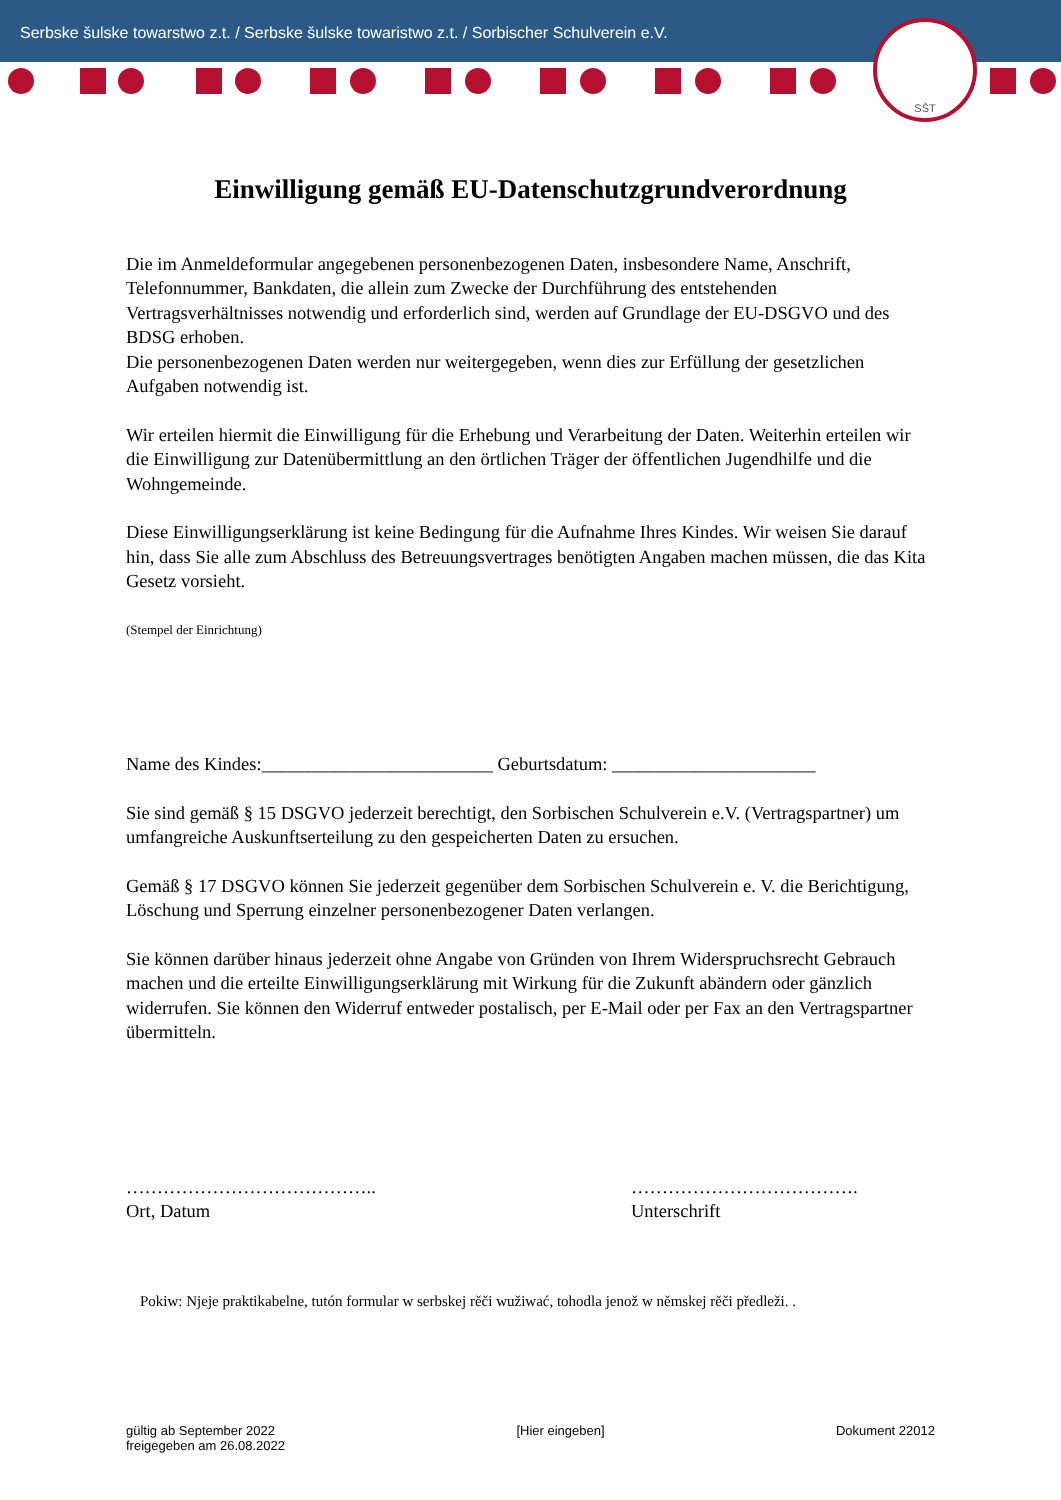Serbske šulske towarstwo z.t. / Serbske šulske towaristwo z.t. / Sorbischer Schulverein e.V.
SŠT
Einwilligung gemäß EU-Datenschutzgrundverordnung
Die im Anmeldeformular angegebenen personenbezogenen Daten, insbesondere Name, Anschrift, Telefonnummer, Bankdaten, die allein zum Zwecke der Durchführung des entstehenden Vertragsverhältnisses notwendig und erforderlich sind, werden auf Grundlage der EU-DSGVO und des BDSG erhoben.
Die personenbezogenen Daten werden nur weitergegeben, wenn dies zur Erfüllung der gesetzlichen Aufgaben notwendig ist.
Wir erteilen hiermit die Einwilligung für die Erhebung und Verarbeitung der Daten. Weiterhin erteilen wir die Einwilligung zur Datenübermittlung an den örtlichen Träger der öffentlichen Jugendhilfe und die Wohngemeinde.
Diese Einwilligungserklärung ist keine Bedingung für die Aufnahme Ihres Kindes. Wir weisen Sie darauf hin, dass Sie alle zum Abschluss des Betreuungsvertrages benötigten Angaben machen müssen, die das Kita Gesetz vorsieht.
(Stempel der Einrichtung)
Name des Kindes:_________________________ Geburtsdatum: ______________________
Sie sind gemäß § 15 DSGVO jederzeit berechtigt, den Sorbischen Schulverein e.V. (Vertragspartner) um umfangreiche Auskunftserteilung zu den gespeicherten Daten zu ersuchen.
Gemäß § 17 DSGVO können Sie jederzeit gegenüber dem Sorbischen Schulverein e. V. die Berichtigung, Löschung und Sperrung einzelner personenbezogener Daten verlangen.
Sie können darüber hinaus jederzeit ohne Angabe von Gründen von Ihrem Widerspruchsrecht Gebrauch machen und die erteilte Einwilligungserklärung mit Wirkung für die Zukunft abändern oder gänzlich widerrufen. Sie können den Widerruf entweder postalisch, per E-Mail oder per Fax an den Vertragspartner übermitteln.
…………………………………..
Ort, Datum
……………………………….
Unterschrift
Pokiw: Njeje praktikabelne, tutón formular w serbskej rěči wužiwać, tohodla jenož w němskej rěči předleži. .
gültig ab September 2022
freigegeben am 26.08.2022
[Hier eingeben] Dokument 22012